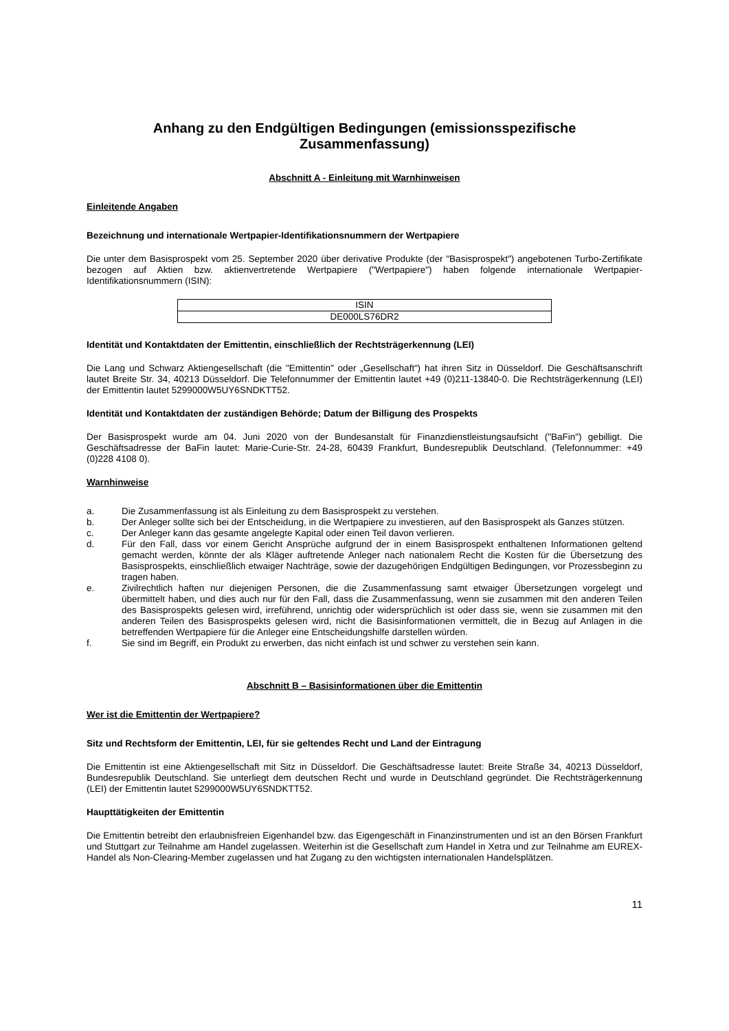Anhang zu den Endgültigen Bedingungen (emissionsspezifische Zusammenfassung)
Abschnitt A - Einleitung mit Warnhinweisen
Einleitende Angaben
Bezeichnung und internationale Wertpapier-Identifikationsnummern der Wertpapiere
Die unter dem Basisprospekt vom 25. September 2020 über derivative Produkte (der "Basisprospekt") angebotenen Turbo-Zertifikate bezogen auf Aktien bzw. aktienvertretende Wertpapiere ("Wertpapiere") haben folgende internationale Wertpapier-Identifikationsnummern (ISIN):
| ISIN |
| --- |
| DE000LS76DR2 |
Identität und Kontaktdaten der Emittentin, einschließlich der Rechtsträgerkennung (LEI)
Die Lang und Schwarz Aktiengesellschaft (die "Emittentin" oder „Gesellschaft“) hat ihren Sitz in Düsseldorf. Die Geschäftsanschrift lautet Breite Str. 34, 40213 Düsseldorf. Die Telefonnummer der Emittentin lautet +49 (0)211-13840-0. Die Rechtsträgerkennung (LEI) der Emittentin lautet 5299000W5UY6SNDKTT52.
Identität und Kontaktdaten der zuständigen Behörde; Datum der Billigung des Prospekts
Der Basisprospekt wurde am 04. Juni 2020 von der Bundesanstalt für Finanzdienstleistungsaufsicht ("BaFin") gebilligt. Die Geschäftsadresse der BaFin lautet: Marie-Curie-Str. 24-28, 60439 Frankfurt, Bundesrepublik Deutschland. (Telefonnummer: +49 (0)228 4108 0).
Warnhinweise
a. Die Zusammenfassung ist als Einleitung zu dem Basisprospekt zu verstehen.
b. Der Anleger sollte sich bei der Entscheidung, in die Wertpapiere zu investieren, auf den Basisprospekt als Ganzes stützen.
c. Der Anleger kann das gesamte angelegte Kapital oder einen Teil davon verlieren.
d. Für den Fall, dass vor einem Gericht Ansprüche aufgrund der in einem Basisprospekt enthaltenen Informationen geltend gemacht werden, könnte der als Kläger auftretende Anleger nach nationalem Recht die Kosten für die Übersetzung des Basisprospekts, einschließlich etwaiger Nachträge, sowie der dazugehörigen Endgültigen Bedingungen, vor Prozessbeginn zu tragen haben.
e. Zivilrechtlich haften nur diejenigen Personen, die die Zusammenfassung samt etwaiger Übersetzungen vorgelegt und übermittelt haben, und dies auch nur für den Fall, dass die Zusammenfassung, wenn sie zusammen mit den anderen Teilen des Basisprospekts gelesen wird, irreführend, unrichtig oder widersprüchlich ist oder dass sie, wenn sie zusammen mit den anderen Teilen des Basisprospekts gelesen wird, nicht die Basisinformationen vermittelt, die in Bezug auf Anlagen in die betreffenden Wertpapiere für die Anleger eine Entscheidungshilfe darstellen würden.
f. Sie sind im Begriff, ein Produkt zu erwerben, das nicht einfach ist und schwer zu verstehen sein kann.
Abschnitt B – Basisinformationen über die Emittentin
Wer ist die Emittentin der Wertpapiere?
Sitz und Rechtsform der Emittentin, LEI, für sie geltendes Recht und Land der Eintragung
Die Emittentin ist eine Aktiengesellschaft mit Sitz in Düsseldorf. Die Geschäftsadresse lautet: Breite Straße 34, 40213 Düsseldorf, Bundesrepublik Deutschland. Sie unterliegt dem deutschen Recht und wurde in Deutschland gegründet. Die Rechtsträgerkennung (LEI) der Emittentin lautet 5299000W5UY6SNDKTT52.
Haupttätigkeiten der Emittentin
Die Emittentin betreibt den erlaubnisfreien Eigenhandel bzw. das Eigengeschäft in Finanzinstrumenten und ist an den Börsen Frankfurt und Stuttgart zur Teilnahme am Handel zugelassen. Weiterhin ist die Gesellschaft zum Handel in Xetra und zur Teilnahme am EUREX-Handel als Non-Clearing-Member zugelassen und hat Zugang zu den wichtigsten internationalen Handelsplätzen.
11